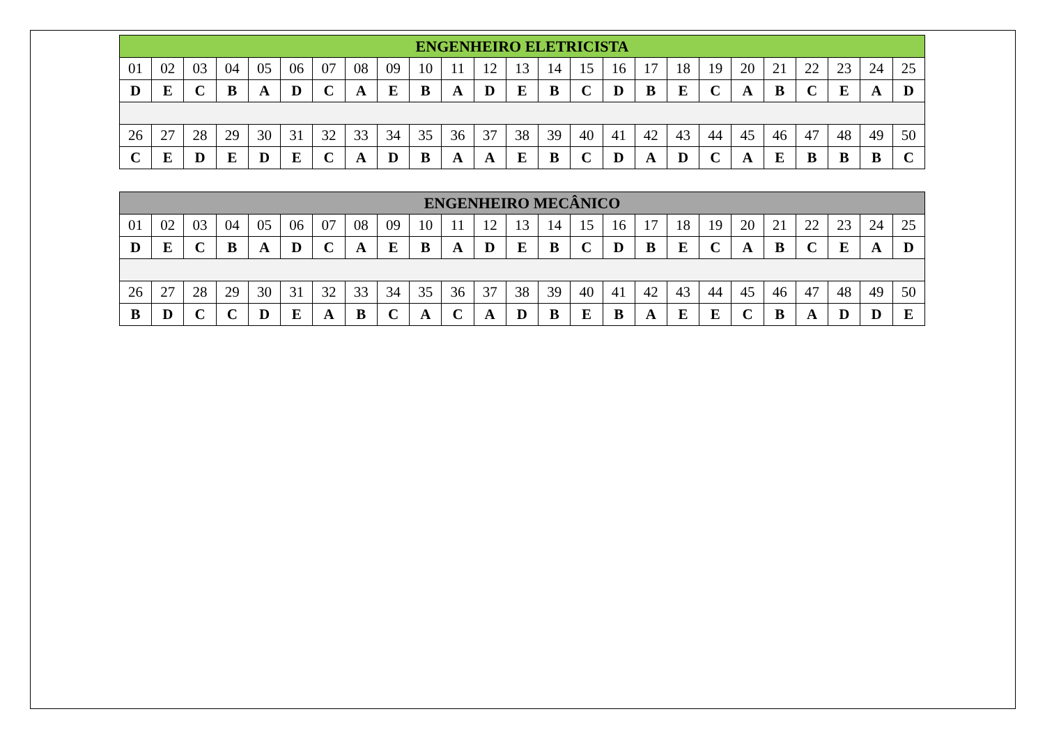| ENGENHEIRO ELETRICISTA | | | | | | | | | | | | | | | | | | | | | | | | |
| --- | --- | --- | --- | --- | --- | --- | --- | --- | --- | --- | --- | --- | --- | --- | --- | --- | --- | --- | --- | --- | --- | --- | --- | --- |
| 01 | 02 | 03 | 04 | 05 | 06 | 07 | 08 | 09 | 10 | 11 | 12 | 13 | 14 | 15 | 16 | 17 | 18 | 19 | 20 | 21 | 22 | 23 | 24 | 25 |
| D | E | C | B | A | D | C | A | E | B | A | D | E | B | C | D | B | E | C | A | B | C | E | A | D |
| 26 | 27 | 28 | 29 | 30 | 31 | 32 | 33 | 34 | 35 | 36 | 37 | 38 | 39 | 40 | 41 | 42 | 43 | 44 | 45 | 46 | 47 | 48 | 49 | 50 |
| C | E | D | E | D | E | C | A | D | B | A | A | E | B | C | D | A | D | C | A | E | B | B | B | C |
| ENGENHEIRO MECÂNICO | | | | | | | | | | | | | | | | | | | | | | | | |
| --- | --- | --- | --- | --- | --- | --- | --- | --- | --- | --- | --- | --- | --- | --- | --- | --- | --- | --- | --- | --- | --- | --- | --- | --- |
| 01 | 02 | 03 | 04 | 05 | 06 | 07 | 08 | 09 | 10 | 11 | 12 | 13 | 14 | 15 | 16 | 17 | 18 | 19 | 20 | 21 | 22 | 23 | 24 | 25 |
| D | E | C | B | A | D | C | A | E | B | A | D | E | B | C | D | B | E | C | A | B | C | E | A | D |
| 26 | 27 | 28 | 29 | 30 | 31 | 32 | 33 | 34 | 35 | 36 | 37 | 38 | 39 | 40 | 41 | 42 | 43 | 44 | 45 | 46 | 47 | 48 | 49 | 50 |
| B | D | C | C | D | E | A | B | C | A | C | A | D | B | E | B | A | E | E | C | B | A | D | D | E |